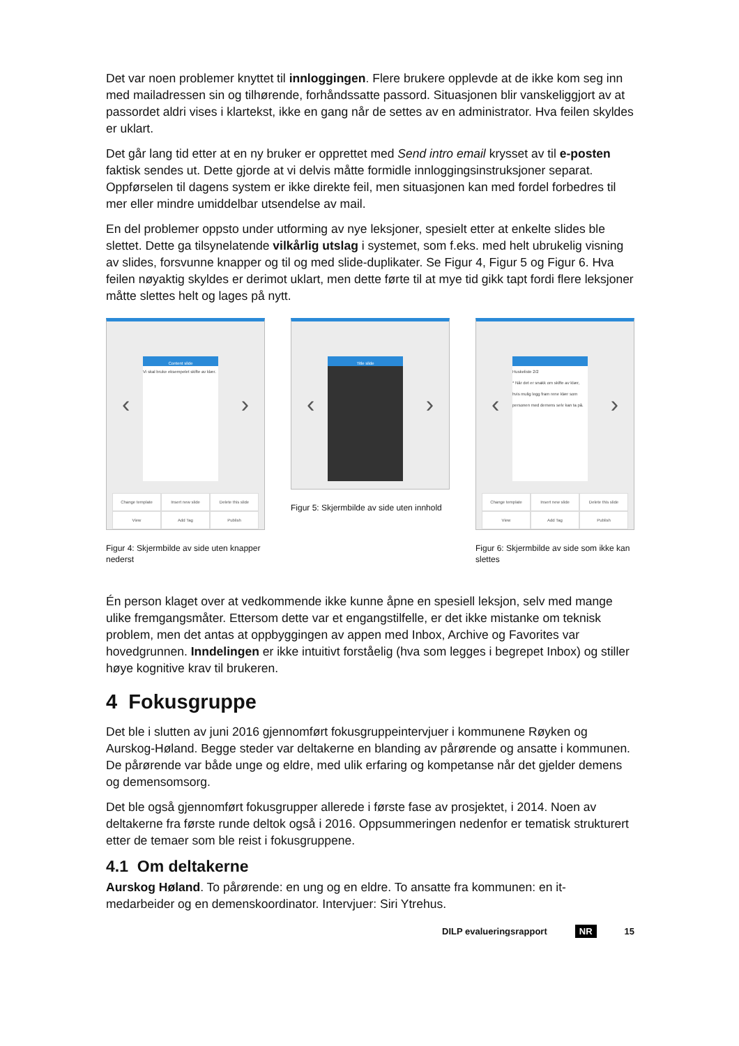Det var noen problemer knyttet til innloggingen. Flere brukere opplevde at de ikke kom seg inn med mailadressen sin og tilhørende, forhåndssatte passord. Situasjonen blir vanskeliggjort av at passordet aldri vises i klartekst, ikke en gang når de settes av en administrator. Hva feilen skyldes er uklart.
Det går lang tid etter at en ny bruker er opprettet med Send intro email krysset av til e-posten faktisk sendes ut. Dette gjorde at vi delvis måtte formidle innloggingsinstruksjoner separat. Oppførselen til dagens system er ikke direkte feil, men situasjonen kan med fordel forbedres til mer eller mindre umiddelbar utsendelse av mail.
En del problemer oppsto under utforming av nye leksjoner, spesielt etter at enkelte slides ble slettet. Dette ga tilsynelatende vilkårlig utslag i systemet, som f.eks. med helt ubrukelig visning av slides, forsvunne knapper og til og med slide-duplikater. Se Figur 4, Figur 5 og Figur 6. Hva feilen nøyaktig skyldes er derimot uklart, men dette førte til at mye tid gikk tapt fordi flere leksjoner måtte slettes helt og lages på nytt.
‹
Content slide
Vi skal bruke eksempelet skifte av klær.
›
Change template
Insert new slide
Delete this slide
View
Add Tag
Publish
Figur 4: Skjermbilde av side uten knapper nederst
‹
Title slide
›
Figur 5: Skjermbilde av side uten innhold
‹
Huskeliste 2/2
* Når det er snakk om skifte av klær, hvis mulig legg fram rene klær som personen med demens selv kan ta på.
›
Change template
Insert new slide
Delete this slide
View
Add Tag
Publish
Figur 6: Skjermbilde av side som ikke kan slettes
Én person klaget over at vedkommende ikke kunne åpne en spesiell leksjon, selv med mange ulike fremgangsmåter. Ettersom dette var et engangstilfelle, er det ikke mistanke om teknisk problem, men det antas at oppbyggingen av appen med Inbox, Archive og Favorites var hovedgrunnen. Inndelingen er ikke intuitivt forståelig (hva som legges i begrepet Inbox) og stiller høye kognitive krav til brukeren.
4 Fokusgruppe
Det ble i slutten av juni 2016 gjennomført fokusgruppeintervjuer i kommunene Røyken og Aurskog-Høland. Begge steder var deltakerne en blanding av pårørende og ansatte i kommunen. De pårørende var både unge og eldre, med ulik erfaring og kompetanse når det gjelder demens og demensomsorg.
Det ble også gjennomført fokusgrupper allerede i første fase av prosjektet, i 2014. Noen av deltakerne fra første runde deltok også i 2016. Oppsummeringen nedenfor er tematisk strukturert etter de temaer som ble reist i fokusgruppene.
4.1 Om deltakerne
Aurskog Høland. To pårørende: en ung og en eldre. To ansatte fra kommunen: en it-medarbeider og en demenskoordinator. Intervjuer: Siri Ytrehus.
DILP evalueringsrapport NR 15